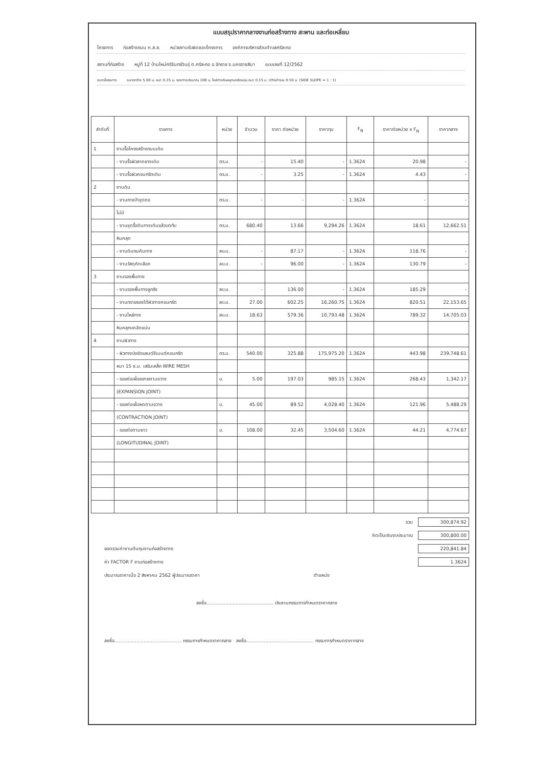แบบสรุปราคากลางงานก่อสร้างทาง สะพาน และท่อเหลี่ยม
โครงการ ก่อสร้างถนน ค.ส.ล. หน่วยงานรับผิดชอบโครงการ องค์การบริหารส่วนตำบลศรีละกอ
สถานที่ก่อสร้าง หมู่ที่ 12 บ้านใหม่ศรีจันทร์ดินรุ่ ต.ศรีละกอ อ.จักราช จ.นครราชสีมา แบบเลขที่ 12/2562
ขนาดโครงการ ขนาดกว้าง 5.00 ม. หนา 0.15 ม. ระยะทางประมาณ 108 ม. ไหล่ทางหินคลุกบดอัดแน่น หนา 0.15 ม. กว้างข้างละ 0.50 ม. (SIDE SLOPE = 1 : 1)
| ลำดับที่ | รายการ | หน่วย | จำนวน | ราคา ต่อหน่วย | ราคาทุน | F<sub>N</sub> | ราคาต่อหน่วย x F<sub>N</sub> | ราคากลาง |
| --- | --- | --- | --- | --- | --- | --- | --- | --- |
| 1 | งานรื้อโครงสร้างถนนเดิม | | | | | | | |
| | - งานรื้อผิวลาดยางเดิม | ตร.ม. | - | 15.40 | - | 1.3624 | 20.98 | - |
| | - งานรื้อผิวคอนกรีตเดิม | ตร.ม. | - | 3.25 | - | 1.3624 | 4.43 | - |
| 2 | งานดิน | | | | | | | |
| | - งานถางป่าขุดตอ | ตร.ม. | - | - | - | 1.3624 | - | - |
| | ไม่มี | | | | | | | |
| | - งานขุดรื้อดินทางเดิมแล้วบดทับ | ตร.ม. | 680.40 | 13.66 | 9,294.26 | 1.3624 | 18.61 | 12,662.51 |
| | หินคลุก | | | | | | | |
| | - งานดินถมคันทาง | ลบ.ม. | - | 87.17 | - | 1.3624 | 118.76 | - |
| | - งานวัสดุคัดเลือก | ลบ.ม. | - | 96.00 | - | 1.3624 | 130.79 | - |
| 3 | งานรองพื้นทาง | | | | | | | |
| | - งานรองพื้นทางลูกรัง | ลบ.ม. | - | 136.00 | - | 1.3624 | 185.29 | - |
| | - งานทรายรองใต้ผิวทางคอนกรีต | ลบ.ม. | 27.00 | 602.25 | 16,260.75 | 1.3624 | 820.51 | 22,153.65 |
| | - งานไหล่ทาง | ลบ.ม. | 18.63 | 579.36 | 10,793.48 | 1.3624 | 789.32 | 14,705.03 |
| | หินคลุกบดอัดแน่น | | | | | | | |
| 4 | งานผิวทาง | | | | | | | |
| | - ผิวทางปอร์ตแลนด์ซีเมนต์คอนกรีต | ตร.ม. | 540.00 | 325.88 | 175,975.20 | 1.3624 | 443.98 | 239,748.61 |
| | หนา 15 ซ.ม. เสริมเหล็ก WIRE MESH | | | | | | | |
| | - รอยต่อเผื่อขยายตามขวาง | ม. | 5.00 | 197.03 | 985.15 | 1.3624 | 268.43 | 1,342.17 |
| | (EXPANSION JOINT) | | | | | | | |
| | - รอยต่อเผื่อหดตามขวาง | ม. | 45.00 | 89.52 | 4,028.40 | 1.3624 | 121.96 | 5,488.29 |
| | (CONTRACTION JOINT) | | | | | | | |
| | - รอยต่อตามยาว | ม. | 108.00 | 32.45 | 3,504.60 | 1.3624 | 44.21 | 4,774.67 |
| | (LONGITUDINAL JOINT) | | | | | | | |
รวม 300,874.92
คิดเป็นเงินงบประมาณ 300,800.00
ยอดรวมค่างานต้นทุนงานก่อสร้างทาง 220,841.84
ค่า FACTOR F งานก่อสร้างทาง 1.3624
ประมาณราคาเมื่อ 2 สิงหาคม 2562 ผู้ประมาณราคา ตำแหน่ง
ลงชื่อ.............................................. ประธานกรรมการกำหนดราคากลาง
ลงชื่อ.............................................. กรรมการกำหนดราคากลาง ลงชื่อ.............................................. กรรมการกำหนดราคากลาง